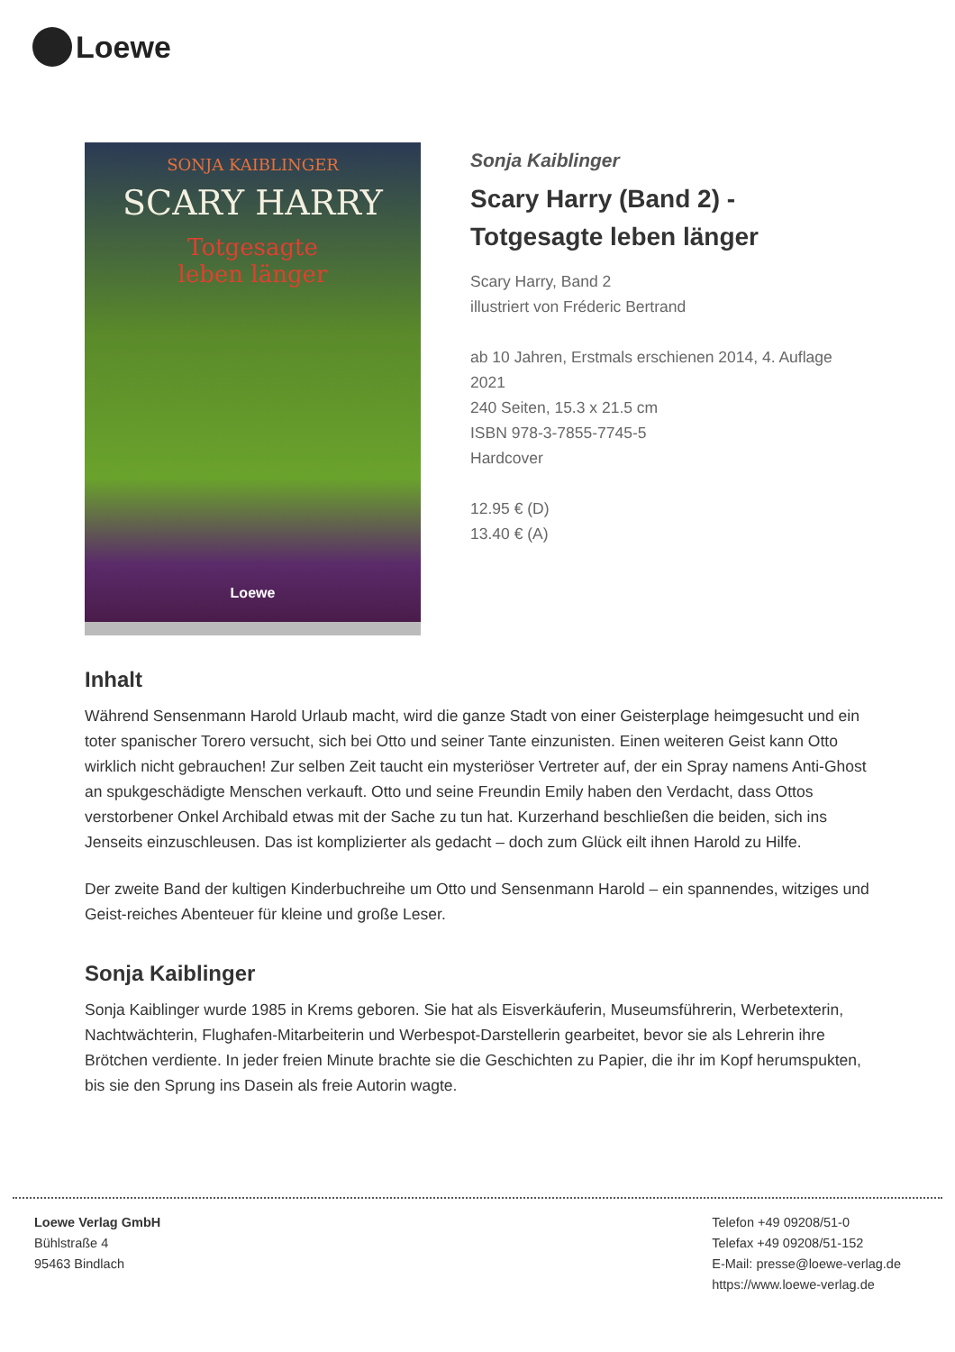Loewe
SONJA KAIBLINGER
SCARY HARRY
Totgesagte
leben länger
Loewe
Sonja Kaiblinger
Scary Harry (Band 2) -
Totgesagte leben länger
Scary Harry, Band 2
illustriert von Fréderic Bertrand
ab 10 Jahren, Erstmals erschienen 2014, 4. Auflage 2021
240 Seiten, 15.3 x 21.5 cm
ISBN 978-3-7855-7745-5
Hardcover
12.95 € (D)
13.40 € (A)
Inhalt
Während Sensenmann Harold Urlaub macht, wird die ganze Stadt von einer Geisterplage heimgesucht und ein toter spanischer Torero versucht, sich bei Otto und seiner Tante einzunisten. Einen weiteren Geist kann Otto wirklich nicht gebrauchen! Zur selben Zeit taucht ein mysteriöser Vertreter auf, der ein Spray namens Anti-Ghost an spukgeschädigte Menschen verkauft. Otto und seine Freundin Emily haben den Verdacht, dass Ottos verstorbener Onkel Archibald etwas mit der Sache zu tun hat. Kurzerhand beschließen die beiden, sich ins Jenseits einzuschleusen. Das ist komplizierter als gedacht – doch zum Glück eilt ihnen Harold zu Hilfe.
Der zweite Band der kultigen Kinderbuchreihe um Otto und Sensenmann Harold – ein spannendes, witziges und Geist-reiches Abenteuer für kleine und große Leser.
Sonja Kaiblinger
Sonja Kaiblinger wurde 1985 in Krems geboren. Sie hat als Eisverkäuferin, Museumsführerin, Werbetexterin, Nachtwächterin, Flughafen-Mitarbeiterin und Werbespot-Darstellerin gearbeitet, bevor sie als Lehrerin ihre Brötchen verdiente. In jeder freien Minute brachte sie die Geschichten zu Papier, die ihr im Kopf herumspukten, bis sie den Sprung ins Dasein als freie Autorin wagte.
Loewe Verlag GmbH
Bühlstraße 4
95463 Bindlach
Telefon +49 09208/51-0
Telefax +49 09208/51-152
E-Mail: presse@loewe-verlag.de
https://www.loewe-verlag.de